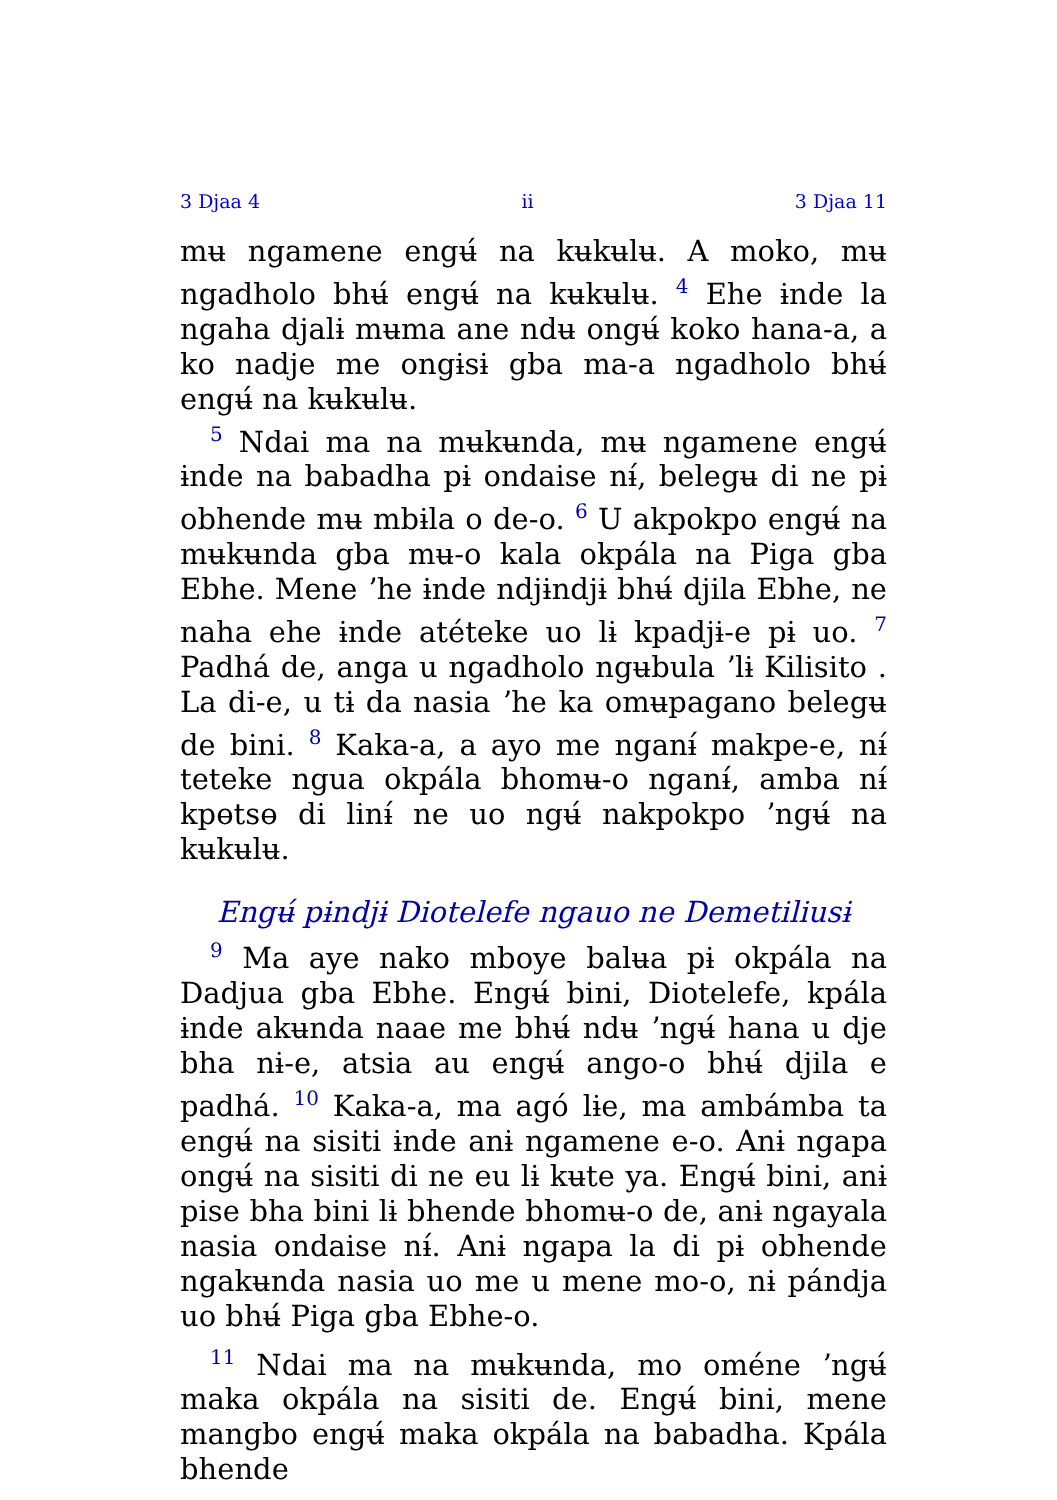3 Djaa 4 ii 3 Djaa 11
mʉ ngamene engʉ́ na kʉkʉlʉ. A moko, mʉ ngadholo bhʉ́ engʉ́ na kʉkʉlʉ. <sup>4</sup> Ehe ɨnde la ngaha djalɨ mʉma ane ndʉ ongʉ́ koko hana-a, a ko nadje me ongɨsɨ gba ma-a ngadholo bhʉ́ engʉ́ na kʉkʉlʉ.
<sup>5</sup> Ndai ma na mʉkʉnda, mʉ ngamene engʉ́ ɨnde na babadha pɨ ondaise nɨ́, belegʉ di ne pɨ obhende mʉ mbɨla o de-o. <sup>6</sup> U akpokpo engʉ́ na mʉkʉnda gba mʉ-o kala okpála na Piga gba Ebhe. Mene ʼhe ɨnde ndjɨndjɨ bhʉ́ djila Ebhe, ne naha ehe ɨnde atéteke uo lɨ kpadjɨ-e pɨ uo. <sup>7</sup> Padhá de, anga u ngadholo ngʉbula ʼlɨ Kilisito . La di-e, u tɨ da nasia ʼhe ka omʉpagano belegʉ de bini. <sup>8</sup> Kaka-a, a ayo me nganɨ́ makpe-e, nɨ́ teteke ngua okpála bhomʉ-o nganɨ́, amba nɨ́ kpɵtsɵ di linɨ́ ne uo ngʉ́ nakpokpo ʼngʉ́ na kʉkʉlʉ.
Engʉ́ pɨndjɨ Diotelefe ngauo ne Demetiliusɨ
<sup>9</sup> Ma aye nako mboye balʉa pɨ okpála na Dadjua gba Ebhe. Engʉ́ bini, Diotelefe, kpála ɨnde akʉnda naae me bhʉ́ ndʉ ʼngʉ́ hana u dje bha nɨ-e, atsia au engʉ́ ango-o bhʉ́ djila e padhá. <sup>10</sup> Kaka-a, ma agó lɨe, ma ambámba ta engʉ́ na sisiti ɨnde anɨ ngamene e-o. Anɨ ngapa ongʉ́ na sisiti di ne eu lɨ kʉte ya. Engʉ́ bini, anɨ pise bha bini lɨ bhende bhomʉ-o de, anɨ ngayala nasia ondaise nɨ́. Anɨ ngapa la di pɨ obhende ngakʉnda nasia uo me u mene mo-o, nɨ pándja uo bhʉ́ Piga gba Ebhe-o.
<sup>11</sup> Ndai ma na mʉkʉnda, mo oméne ʼngʉ́ maka okpála na sisiti de. Engʉ́ bini, mene mangbo engʉ́ maka okpála na babadha. Kpála bhende